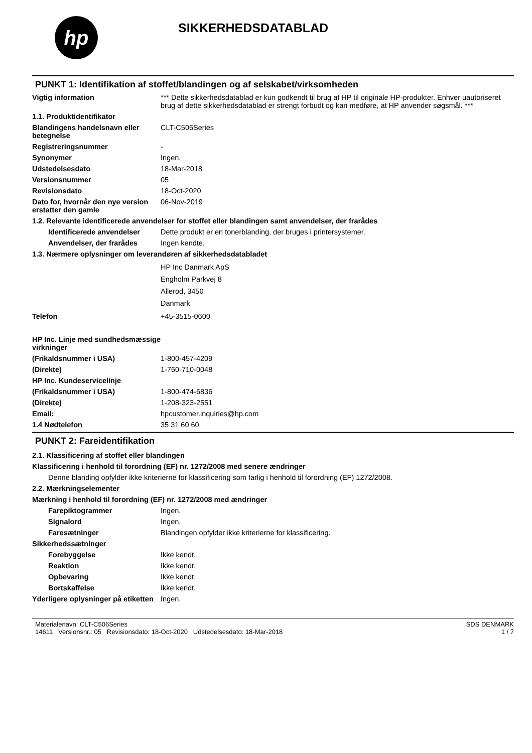hp
SIKKERHEDSDATABLAD
PUNKT 1: Identifikation af stoffet/blandingen og af selskabet/virksomheden
Vigtig information *** Dette sikkerhedsdatablad er kun godkendt til brug af HP til originale HP-produkter. Enhver uautoriseret brug af dette sikkerhedsdatablad er strengt forbudt og kan medføre, at HP anvender søgsmål. ***
1.1. Produktidentifikator
Blandingens handelsnavn eller betegnelse
CLT-C506Series
Registreringsnummer -
Synonymer Ingen.
Udstedelsesdato 18-Mar-2018
Versionsnummer 05
Revisionsdato 18-Oct-2020
Dato for, hvornår den nye version erstatter den gamle
06-Nov-2019
1.2. Relevante identificerede anvendelser for stoffet eller blandingen samt anvendelser, der frarådes
Identificerede anvendelser
Dette produkt er en tonerblanding, der bruges i printersystemer.
Anvendelser, der frarådes Ingen kendte.
1.3. Nærmere oplysninger om leverandøren af sikkerhedsdatabladet
HP Inc Danmark ApS
Engholm Parkvej 8
Allerod, 3450
Danmark
Telefon +45-3515-0600
HP Inc. Linje med sundhedsmæssige virkninger
(Frikaldsnummer i USA) 1-800-457-4209
(Direkte) 1-760-710-0048
HP Inc. Kundeservicelinje
(Frikaldsnummer i USA) 1-800-474-6836
(Direkte) 1-208-323-2551
Email: hpcustomer.inquiries@hp.com
1.4 Nødtelefon 35 31 60 60
PUNKT 2: Fareidentifikation
2.1. Klassificering af stoffet eller blandingen
Klassificering i henhold til forordning (EF) nr. 1272/2008 med senere ændringer
Denne blanding opfylder ikke kriterierne for klassificering som farlig i henhold til forordning (EF) 1272/2008.
2.2. Mærkningselementer
Mærkning i henhold til forordning (EF) nr. 1272/2008 med ændringer
Farepiktogrammer Ingen.
Signalord Ingen.
Faresætninger Blandingen opfylder ikke kriterierne for klassificering.
Sikkerhedssætninger
Forebyggelse Ikke kendt.
Reaktion Ikke kendt.
Opbevaring Ikke kendt.
Bortskaffelse Ikke kendt.
Yderligere oplysninger på etiketten
Ingen.
Materialenavn: CLT-C506Series
14611 Versionsnr.: 05 Revisionsdato: 18-Oct-2020 Udstedelsesdato: 18-Mar-2018
SDS DENMARK
1 / 7